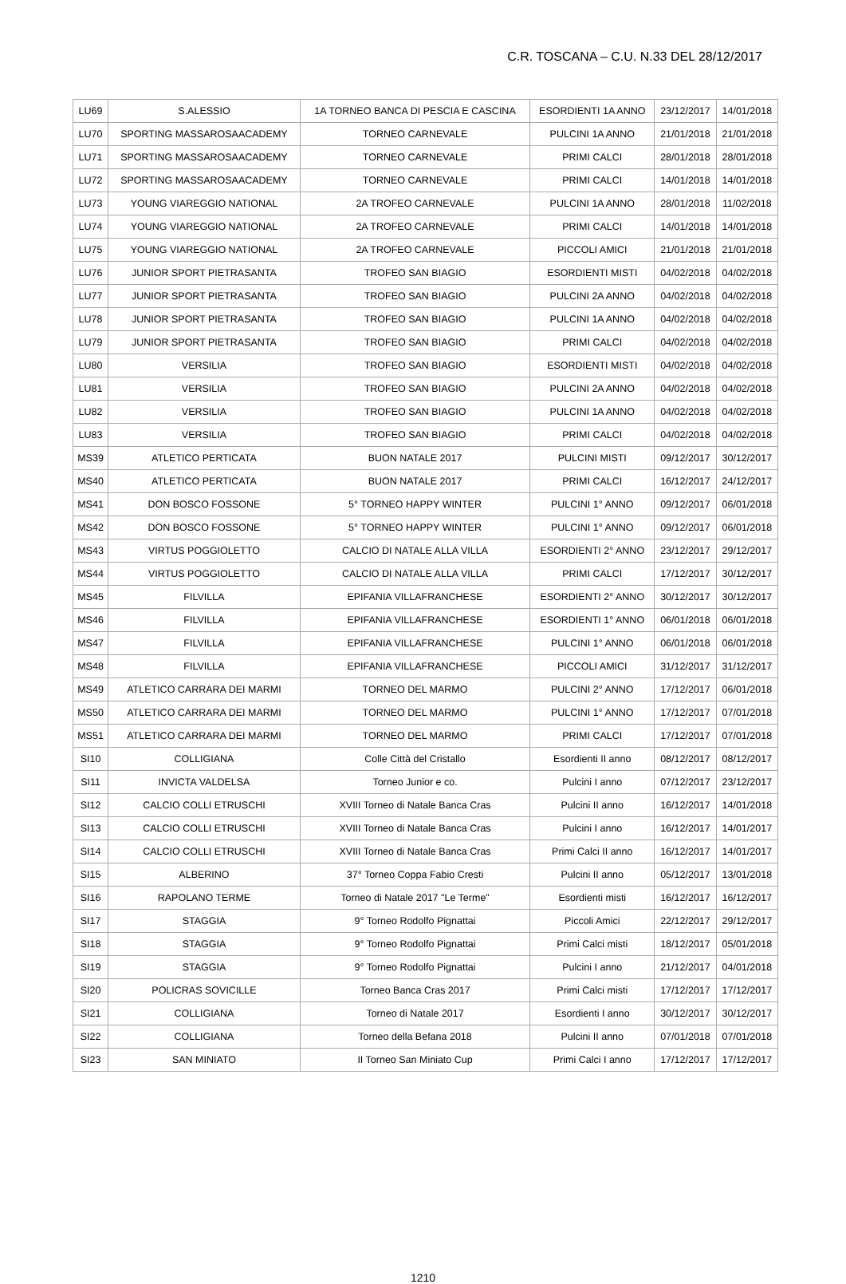C.R. TOSCANA – C.U. N.33 DEL 28/12/2017
| LU69 | S.ALESSIO | 1A TORNEO BANCA DI PESCIA E CASCINA | ESORDIENTI 1A ANNO | 23/12/2017 | 14/01/2018 |
| LU70 | SPORTING MASSAROSAACADEMY | TORNEO CARNEVALE | PULCINI 1A ANNO | 21/01/2018 | 21/01/2018 |
| LU71 | SPORTING MASSAROSAACADEMY | TORNEO CARNEVALE | PRIMI CALCI | 28/01/2018 | 28/01/2018 |
| LU72 | SPORTING MASSAROSAACADEMY | TORNEO CARNEVALE | PRIMI CALCI | 14/01/2018 | 14/01/2018 |
| LU73 | YOUNG VIAREGGIO NATIONAL | 2A TROFEO CARNEVALE | PULCINI 1A ANNO | 28/01/2018 | 11/02/2018 |
| LU74 | YOUNG VIAREGGIO NATIONAL | 2A TROFEO CARNEVALE | PRIMI CALCI | 14/01/2018 | 14/01/2018 |
| LU75 | YOUNG VIAREGGIO NATIONAL | 2A TROFEO CARNEVALE | PICCOLI AMICI | 21/01/2018 | 21/01/2018 |
| LU76 | JUNIOR SPORT PIETRASANTA | TROFEO SAN BIAGIO | ESORDIENTI MISTI | 04/02/2018 | 04/02/2018 |
| LU77 | JUNIOR SPORT PIETRASANTA | TROFEO SAN BIAGIO | PULCINI 2A ANNO | 04/02/2018 | 04/02/2018 |
| LU78 | JUNIOR SPORT PIETRASANTA | TROFEO SAN BIAGIO | PULCINI 1A ANNO | 04/02/2018 | 04/02/2018 |
| LU79 | JUNIOR SPORT PIETRASANTA | TROFEO SAN BIAGIO | PRIMI CALCI | 04/02/2018 | 04/02/2018 |
| LU80 | VERSILIA | TROFEO SAN BIAGIO | ESORDIENTI MISTI | 04/02/2018 | 04/02/2018 |
| LU81 | VERSILIA | TROFEO SAN BIAGIO | PULCINI 2A ANNO | 04/02/2018 | 04/02/2018 |
| LU82 | VERSILIA | TROFEO SAN BIAGIO | PULCINI 1A ANNO | 04/02/2018 | 04/02/2018 |
| LU83 | VERSILIA | TROFEO SAN BIAGIO | PRIMI CALCI | 04/02/2018 | 04/02/2018 |
| MS39 | ATLETICO PERTICATA | BUON NATALE 2017 | PULCINI MISTI | 09/12/2017 | 30/12/2017 |
| MS40 | ATLETICO PERTICATA | BUON NATALE 2017 | PRIMI CALCI | 16/12/2017 | 24/12/2017 |
| MS41 | DON BOSCO FOSSONE | 5° TORNEO HAPPY WINTER | PULCINI 1° ANNO | 09/12/2017 | 06/01/2018 |
| MS42 | DON BOSCO FOSSONE | 5° TORNEO HAPPY WINTER | PULCINI 1° ANNO | 09/12/2017 | 06/01/2018 |
| MS43 | VIRTUS POGGIOLETTO | CALCIO DI NATALE ALLA VILLA | ESORDIENTI 2° ANNO | 23/12/2017 | 29/12/2017 |
| MS44 | VIRTUS POGGIOLETTO | CALCIO DI NATALE ALLA VILLA | PRIMI CALCI | 17/12/2017 | 30/12/2017 |
| MS45 | FILVILLA | EPIFANIA VILLAFRANCHESE | ESORDIENTI 2° ANNO | 30/12/2017 | 30/12/2017 |
| MS46 | FILVILLA | EPIFANIA VILLAFRANCHESE | ESORDIENTI 1° ANNO | 06/01/2018 | 06/01/2018 |
| MS47 | FILVILLA | EPIFANIA VILLAFRANCHESE | PULCINI 1° ANNO | 06/01/2018 | 06/01/2018 |
| MS48 | FILVILLA | EPIFANIA VILLAFRANCHESE | PICCOLI AMICI | 31/12/2017 | 31/12/2017 |
| MS49 | ATLETICO CARRARA DEI MARMI | TORNEO DEL MARMO | PULCINI 2° ANNO | 17/12/2017 | 06/01/2018 |
| MS50 | ATLETICO CARRARA DEI MARMI | TORNEO DEL MARMO | PULCINI 1° ANNO | 17/12/2017 | 07/01/2018 |
| MS51 | ATLETICO CARRARA DEI MARMI | TORNEO DEL MARMO | PRIMI CALCI | 17/12/2017 | 07/01/2018 |
| SI10 | COLLIGIANA | Colle Città del Cristallo | Esordienti II anno | 08/12/2017 | 08/12/2017 |
| SI11 | INVICTA VALDELSA | Torneo Junior e co. | Pulcini I anno | 07/12/2017 | 23/12/2017 |
| SI12 | CALCIO COLLI ETRUSCHI | XVIII Torneo di Natale Banca Cras | Pulcini II anno | 16/12/2017 | 14/01/2018 |
| SI13 | CALCIO COLLI ETRUSCHI | XVIII Torneo di Natale Banca Cras | Pulcini I anno | 16/12/2017 | 14/01/2017 |
| SI14 | CALCIO COLLI ETRUSCHI | XVIII Torneo di Natale Banca Cras | Primi Calci II anno | 16/12/2017 | 14/01/2017 |
| SI15 | ALBERINO | 37° Torneo Coppa Fabio Cresti | Pulcini II anno | 05/12/2017 | 13/01/2018 |
| SI16 | RAPOLANO TERME | Torneo di Natale 2017 "Le Terme" | Esordienti misti | 16/12/2017 | 16/12/2017 |
| SI17 | STAGGIA | 9° Torneo Rodolfo Pignattai | Piccoli Amici | 22/12/2017 | 29/12/2017 |
| SI18 | STAGGIA | 9° Torneo Rodolfo Pignattai | Primi Calci misti | 18/12/2017 | 05/01/2018 |
| SI19 | STAGGIA | 9° Torneo Rodolfo Pignattai | Pulcini I anno | 21/12/2017 | 04/01/2018 |
| SI20 | POLICRAS SOVICILLE | Torneo Banca Cras 2017 | Primi Calci misti | 17/12/2017 | 17/12/2017 |
| SI21 | COLLIGIANA | Torneo di Natale 2017 | Esordienti I anno | 30/12/2017 | 30/12/2017 |
| SI22 | COLLIGIANA | Torneo della Befana 2018 | Pulcini II anno | 07/01/2018 | 07/01/2018 |
| SI23 | SAN MINIATO | II Torneo San Miniato Cup | Primi Calci I anno | 17/12/2017 | 17/12/2017 |
1210